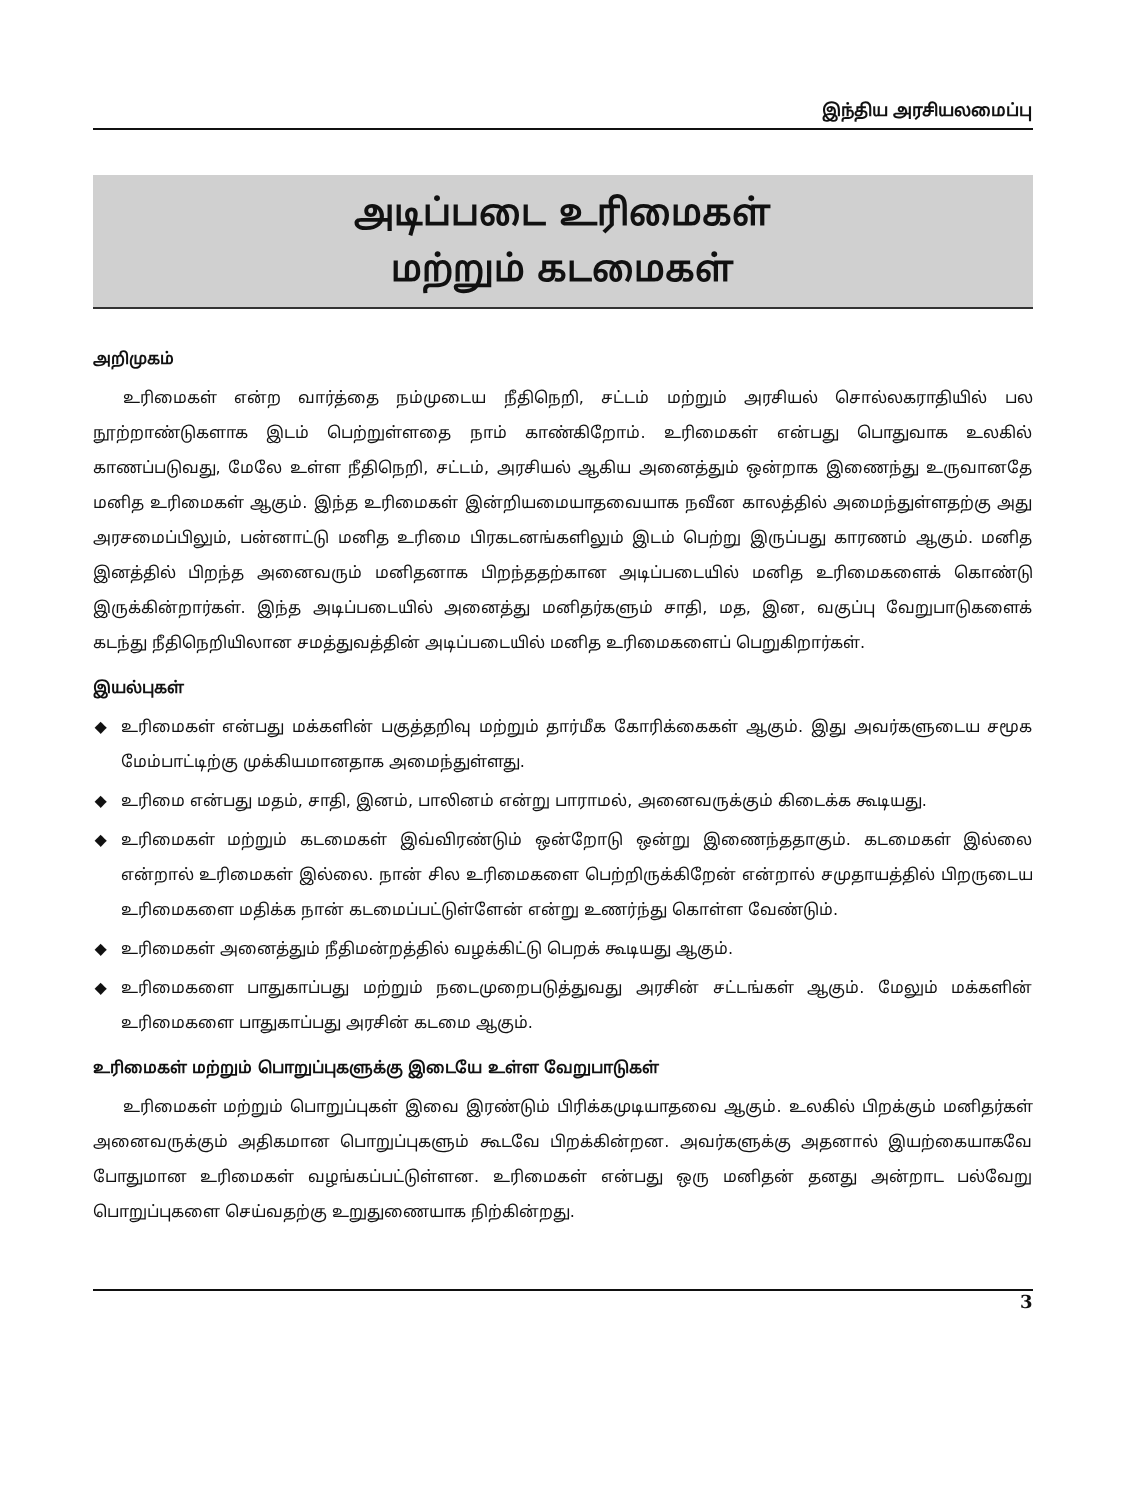இந்திய அரசியலமைப்பு
அடிப்படை உரிமைகள்
மற்றும் கடமைகள்
அறிமுகம்
உரிமைகள் என்ற வார்த்தை நம்முடைய நீதிநெறி, சட்டம் மற்றும் அரசியல் சொல்லகராதியில் பல நூற்றாண்டுகளாக இடம் பெற்றுள்ளதை நாம் காண்கிறோம். உரிமைகள் என்பது பொதுவாக உலகில் காணப்படுவது, மேலே உள்ள நீதிநெறி, சட்டம், அரசியல் ஆகிய அனைத்தும் ஒன்றாக இணைந்து உருவானதே மனித உரிமைகள் ஆகும். இந்த உரிமைகள் இன்றியமையாதவையாக நவீன காலத்தில் அமைந்துள்ளதற்கு அது அரசமைப்பிலும், பன்னாட்டு மனித உரிமை பிரகடனங்களிலும் இடம் பெற்று இருப்பது காரணம் ஆகும். மனித இனத்தில் பிறந்த அனைவரும் மனிதனாக பிறந்ததற்கான அடிப்படையில் மனித உரிமைகளைக் கொண்டு இருக்கின்றார்கள். இந்த அடிப்படையில் அனைத்து மனிதர்களும் சாதி, மத, இன, வகுப்பு வேறுபாடுகளைக் கடந்து நீதிநெறியிலான சமத்துவத்தின் அடிப்படையில் மனித உரிமைகளைப் பெறுகிறார்கள்.
இயல்புகள்
◆ உரிமைகள் என்பது மக்களின் பகுத்தறிவு மற்றும் தார்மீக கோரிக்கைகள் ஆகும். இது அவர்களுடைய சமூக மேம்பாட்டிற்கு முக்கியமானதாக அமைந்துள்ளது.
◆ உரிமை என்பது மதம், சாதி, இனம், பாலினம் என்று பாராமல், அனைவருக்கும் கிடைக்க கூடியது.
◆ உரிமைகள் மற்றும் கடமைகள் இவ்விரண்டும் ஒன்றோடு ஒன்று இணைந்ததாகும். கடமைகள் இல்லை என்றால் உரிமைகள் இல்லை. நான் சில உரிமைகளை பெற்றிருக்கிறேன் என்றால் சமுதாயத்தில் பிறருடைய உரிமைகளை மதிக்க நான் கடமைப்பட்டுள்ளேன் என்று உணர்ந்து கொள்ள வேண்டும்.
◆ உரிமைகள் அனைத்தும் நீதிமன்றத்தில் வழக்கிட்டு பெறக் கூடியது ஆகும்.
◆ உரிமைகளை பாதுகாப்பது மற்றும் நடைமுறைபடுத்துவது அரசின் சட்டங்கள் ஆகும். மேலும் மக்களின் உரிமைகளை பாதுகாப்பது அரசின் கடமை ஆகும்.
உரிமைகள் மற்றும் பொறுப்புகளுக்கு இடையே உள்ள வேறுபாடுகள்
உரிமைகள் மற்றும் பொறுப்புகள் இவை இரண்டும் பிரிக்கமுடியாதவை ஆகும். உலகில் பிறக்கும் மனிதர்கள் அனைவருக்கும் அதிகமான பொறுப்புகளும் கூடவே பிறக்கின்றன. அவர்களுக்கு அதனால் இயற்கையாகவே போதுமான உரிமைகள் வழங்கப்பட்டுள்ளன. உரிமைகள் என்பது ஒரு மனிதன் தனது அன்றாட பல்வேறு பொறுப்புகளை செய்வதற்கு உறுதுணையாக நிற்கின்றது.
3